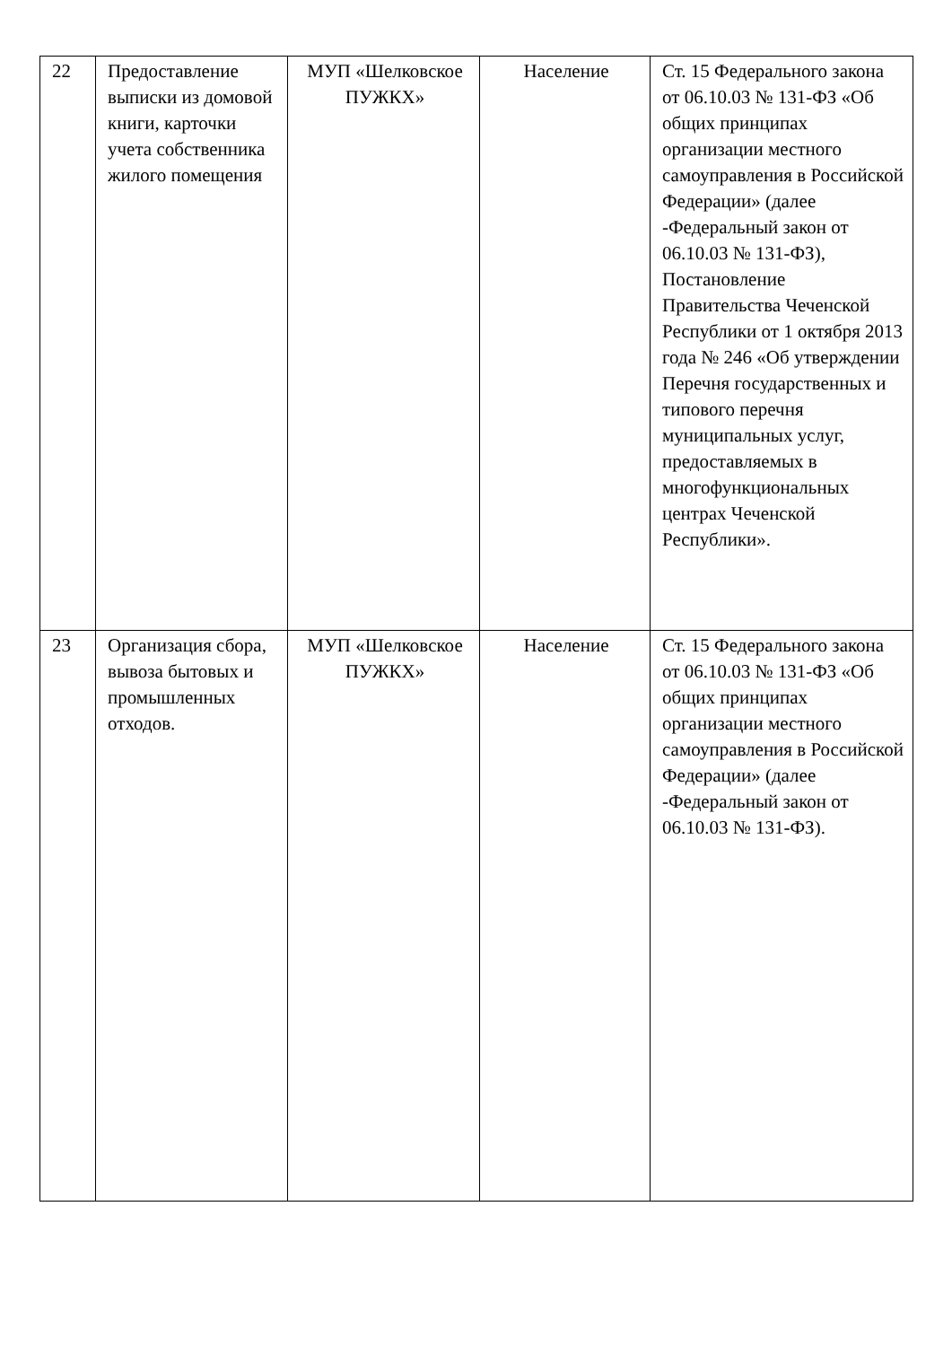| 22 | Предоставление выписки из домовой книги, карточки учета собственника жилого помещения | МУП «Шелковское ПУЖКХ» | Население | Ст. 15 Федерального закона от 06.10.03 № 131-ФЗ «Об общих принципах организации местного самоуправления в Российской Федерации» (далее -Федеральный закон от 06.10.03 № 131-ФЗ), Постановление Правительства Чеченской Республики от 1 октября 2013 года № 246 «Об утверждении Перечня государственных и типового перечня муниципальных услуг, предоставляемых в многофункциональных центрах Чеченской Республики». |
| 23 | Организация сбора, вывоза бытовых и промышленных отходов. | МУП «Шелковское ПУЖКХ» | Население | Ст. 15 Федерального закона от 06.10.03 № 131-ФЗ «Об общих принципах организации местного самоуправления в Российской Федерации» (далее -Федеральный закон от 06.10.03 № 131-ФЗ). |